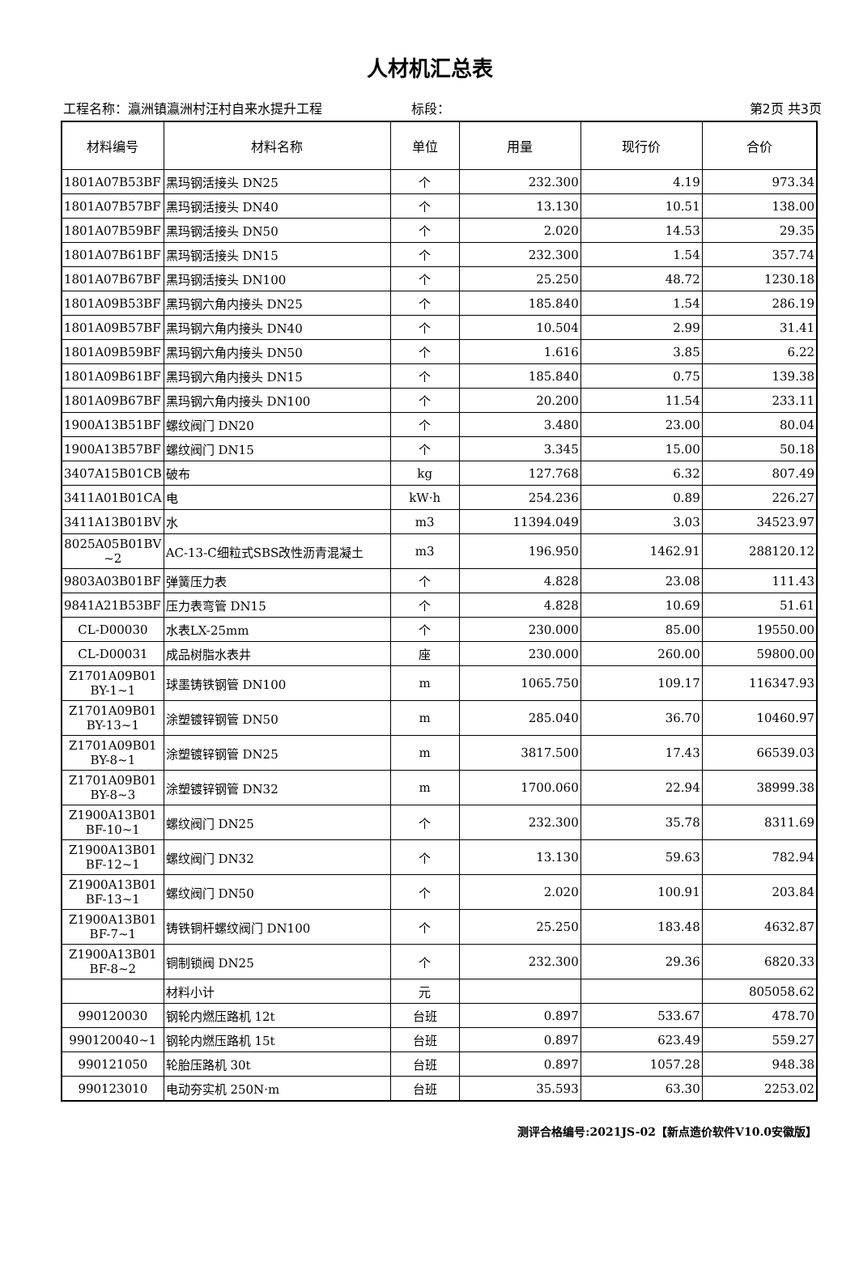人材机汇总表
工程名称：瀛洲镇瀛洲村汪村自来水提升工程 标段： 第2页 共3页
| 材料编号 | 材料名称 | 单位 | 用量 | 现行价 | 合价 |
| --- | --- | --- | --- | --- | --- |
| 1801A07B53BF | 黑玛钢活接头 DN25 | 个 | 232.300 | 4.19 | 973.34 |
| 1801A07B57BF | 黑玛钢活接头 DN40 | 个 | 13.130 | 10.51 | 138.00 |
| 1801A07B59BF | 黑玛钢活接头 DN50 | 个 | 2.020 | 14.53 | 29.35 |
| 1801A07B61BF | 黑玛钢活接头 DN15 | 个 | 232.300 | 1.54 | 357.74 |
| 1801A07B67BF | 黑玛钢活接头 DN100 | 个 | 25.250 | 48.72 | 1230.18 |
| 1801A09B53BF | 黑玛钢六角内接头 DN25 | 个 | 185.840 | 1.54 | 286.19 |
| 1801A09B57BF | 黑玛钢六角内接头 DN40 | 个 | 10.504 | 2.99 | 31.41 |
| 1801A09B59BF | 黑玛钢六角内接头 DN50 | 个 | 1.616 | 3.85 | 6.22 |
| 1801A09B61BF | 黑玛钢六角内接头 DN15 | 个 | 185.840 | 0.75 | 139.38 |
| 1801A09B67BF | 黑玛钢六角内接头 DN100 | 个 | 20.200 | 11.54 | 233.11 |
| 1900A13B51BF | 螺纹阀门 DN20 | 个 | 3.480 | 23.00 | 80.04 |
| 1900A13B57BF | 螺纹阀门 DN15 | 个 | 3.345 | 15.00 | 50.18 |
| 3407A15B01CB | 破布 | kg | 127.768 | 6.32 | 807.49 |
| 3411A01B01CA | 电 | kW·h | 254.236 | 0.89 | 226.27 |
| 3411A13B01BV | 水 | m3 | 11394.049 | 3.03 | 34523.97 |
| 8025A05B01BV ~2 | AC-13-C细粒式SBS改性沥青混凝土 | m3 | 196.950 | 1462.91 | 288120.12 |
| 9803A03B01BF | 弹簧压力表 | 个 | 4.828 | 23.08 | 111.43 |
| 9841A21B53BF | 压力表弯管 DN15 | 个 | 4.828 | 10.69 | 51.61 |
| CL-D00030 | 水表LX-25mm | 个 | 230.000 | 85.00 | 19550.00 |
| CL-D00031 | 成品树脂水表井 | 座 | 230.000 | 260.00 | 59800.00 |
| Z1701A09B01 BY-1~1 | 球墨铸铁钢管 DN100 | m | 1065.750 | 109.17 | 116347.93 |
| Z1701A09B01 BY-13~1 | 涂塑镀锌钢管 DN50 | m | 285.040 | 36.70 | 10460.97 |
| Z1701A09B01 BY-8~1 | 涂塑镀锌钢管 DN25 | m | 3817.500 | 17.43 | 66539.03 |
| Z1701A09B01 BY-8~3 | 涂塑镀锌钢管 DN32 | m | 1700.060 | 22.94 | 38999.38 |
| Z1900A13B01 BF-10~1 | 螺纹阀门 DN25 | 个 | 232.300 | 35.78 | 8311.69 |
| Z1900A13B01 BF-12~1 | 螺纹阀门 DN32 | 个 | 13.130 | 59.63 | 782.94 |
| Z1900A13B01 BF-13~1 | 螺纹阀门 DN50 | 个 | 2.020 | 100.91 | 203.84 |
| Z1900A13B01 BF-7~1 | 铸铁铜杆螺纹阀门 DN100 | 个 | 25.250 | 183.48 | 4632.87 |
| Z1900A13B01 BF-8~2 | 铜制锁阀 DN25 | 个 | 232.300 | 29.36 | 6820.33 |
| | 材料小计 | 元 | | | 805058.62 |
| 990120030 | 钢轮内燃压路机 12t | 台班 | 0.897 | 533.67 | 478.70 |
| 990120040~1 | 钢轮内燃压路机 15t | 台班 | 0.897 | 623.49 | 559.27 |
| 990121050 | 轮胎压路机 30t | 台班 | 0.897 | 1057.28 | 948.38 |
| 990123010 | 电动夯实机 250N·m | 台班 | 35.593 | 63.30 | 2253.02 |
测评合格编号:2021JS-02【新点造价软件V10.0安徽版】